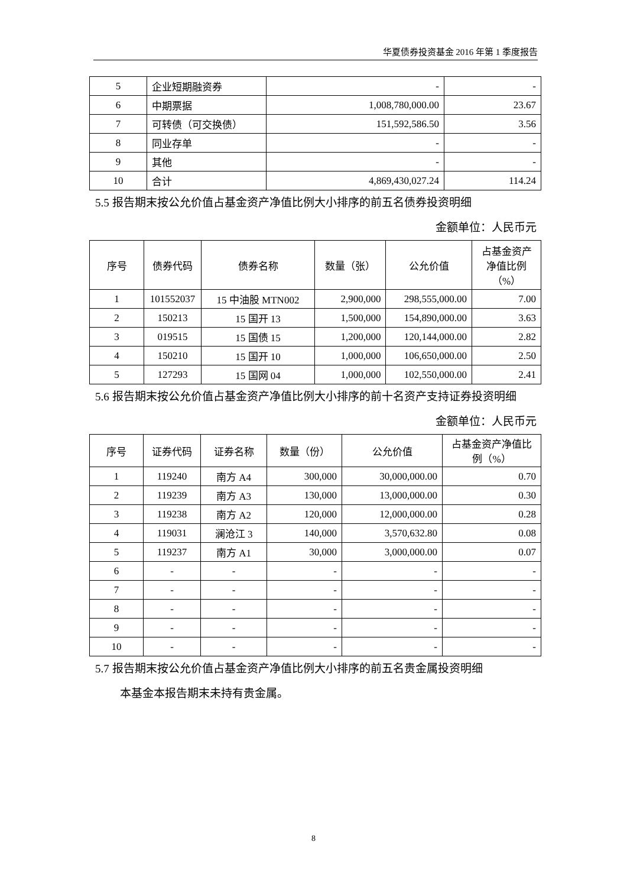华夏债券投资基金 2016 年第 1 季度报告
| 5 | 企业短期融资券 | - | - |
| 6 | 中期票据 | 1,008,780,000.00 | 23.67 |
| 7 | 可转债（可交换债） | 151,592,586.50 | 3.56 |
| 8 | 同业存单 | - | - |
| 9 | 其他 | - | - |
| 10 | 合计 | 4,869,430,027.24 | 114.24 |
5.5 报告期末按公允价值占基金资产净值比例大小排序的前五名债券投资明细
金额单位：人民币元
| 序号 | 债券代码 | 债券名称 | 数量（张） | 公允价值 | 占基金资产净值比例（%） |
| --- | --- | --- | --- | --- | --- |
| 1 | 101552037 | 15 中油股 MTN002 | 2,900,000 | 298,555,000.00 | 7.00 |
| 2 | 150213 | 15 国开 13 | 1,500,000 | 154,890,000.00 | 3.63 |
| 3 | 019515 | 15 国债 15 | 1,200,000 | 120,144,000.00 | 2.82 |
| 4 | 150210 | 15 国开 10 | 1,000,000 | 106,650,000.00 | 2.50 |
| 5 | 127293 | 15 国网 04 | 1,000,000 | 102,550,000.00 | 2.41 |
5.6 报告期末按公允价值占基金资产净值比例大小排序的前十名资产支持证券投资明细
金额单位：人民币元
| 序号 | 证券代码 | 证券名称 | 数量（份） | 公允价值 | 占基金资产净值比例（%） |
| --- | --- | --- | --- | --- | --- |
| 1 | 119240 | 南方 A4 | 300,000 | 30,000,000.00 | 0.70 |
| 2 | 119239 | 南方 A3 | 130,000 | 13,000,000.00 | 0.30 |
| 3 | 119238 | 南方 A2 | 120,000 | 12,000,000.00 | 0.28 |
| 4 | 119031 | 澜沧江 3 | 140,000 | 3,570,632.80 | 0.08 |
| 5 | 119237 | 南方 A1 | 30,000 | 3,000,000.00 | 0.07 |
| 6 | - | - | - | - | - |
| 7 | - | - | - | - | - |
| 8 | - | - | - | - | - |
| 9 | - | - | - | - | - |
| 10 | - | - | - | - | - |
5.7 报告期末按公允价值占基金资产净值比例大小排序的前五名贵金属投资明细
本基金本报告期末未持有贵金属。
8